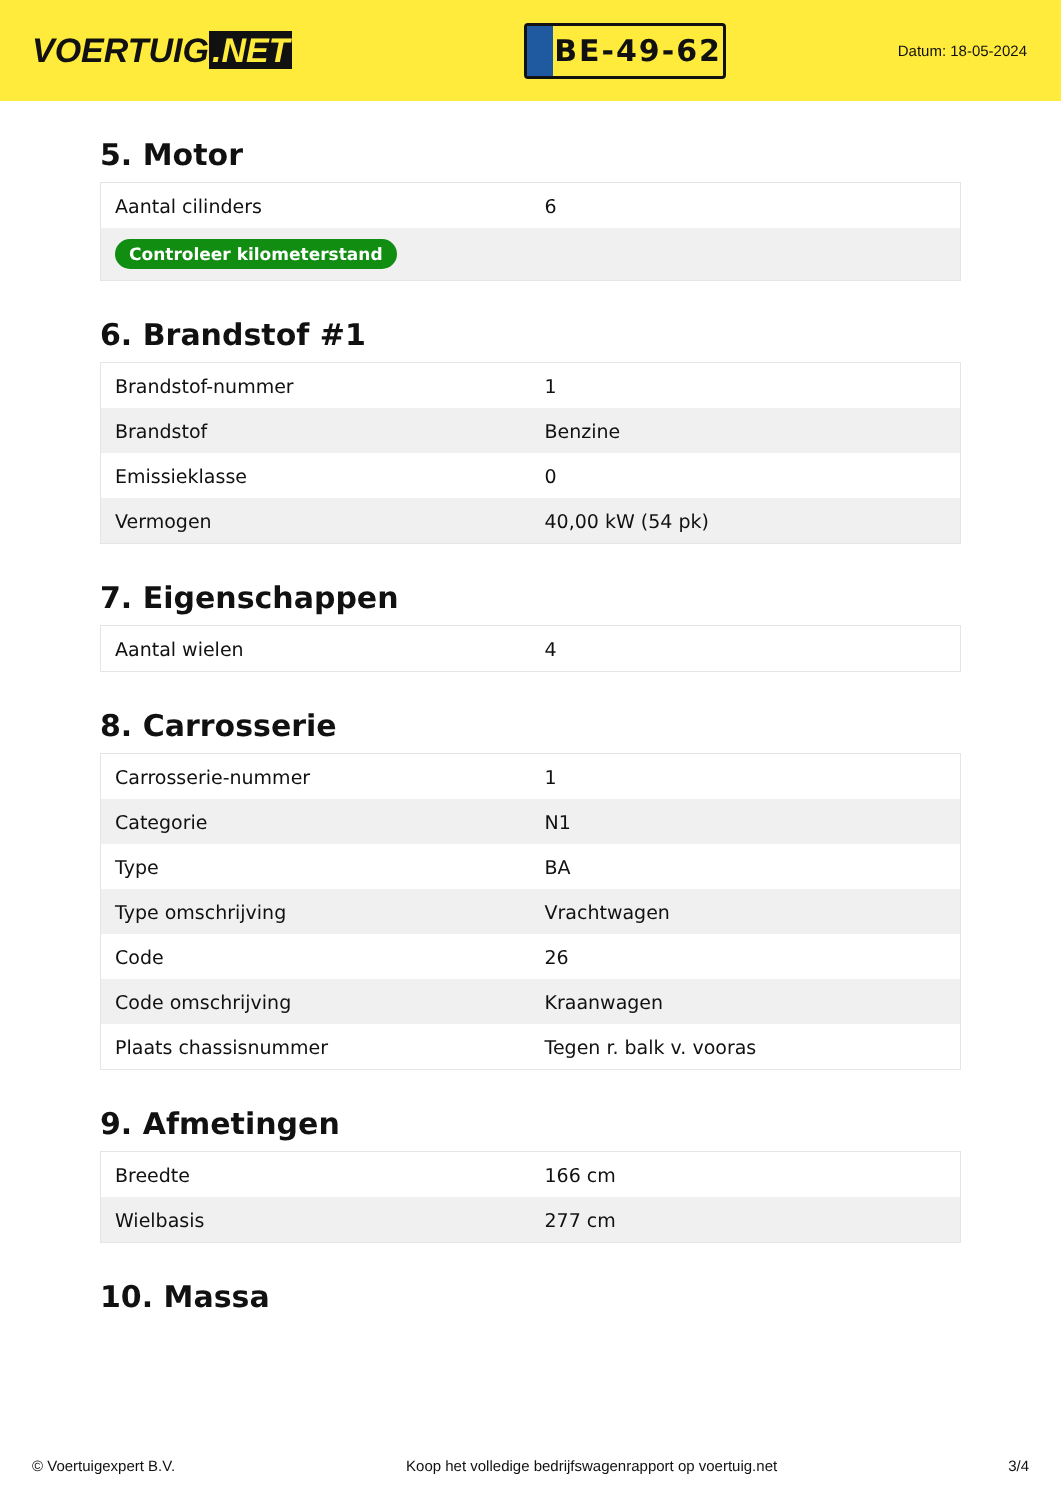VOERTUIG.NET
BE-49-62
Datum: 18-05-2024
5. Motor
| Aantal cilinders | 6 |
| Controleer kilometerstand | |
6. Brandstof #1
| Brandstof-nummer | 1 |
| Brandstof | Benzine |
| Emissieklasse | 0 |
| Vermogen | 40,00 kW (54 pk) |
7. Eigenschappen
| Aantal wielen | 4 |
8. Carrosserie
| Carrosserie-nummer | 1 |
| Categorie | N1 |
| Type | BA |
| Type omschrijving | Vrachtwagen |
| Code | 26 |
| Code omschrijving | Kraanwagen |
| Plaats chassisnummer | Tegen r. balk v. vooras |
9. Afmetingen
| Breedte | 166 cm |
| Wielbasis | 277 cm |
10. Massa
© Voertuigexpert B.V. Koop het volledige bedrijfswagenrapport op voertuig.net 3/4